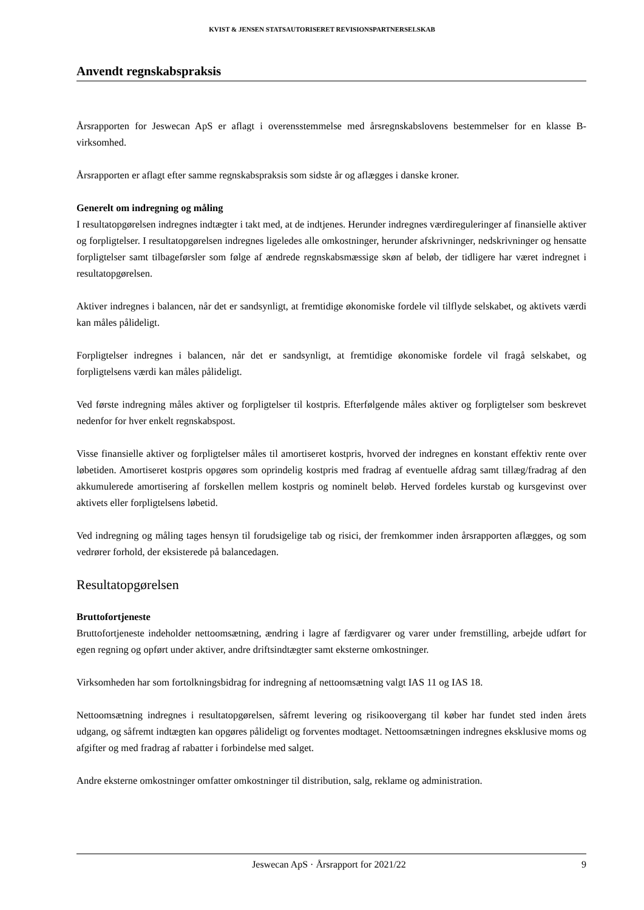KVIST & JENSEN STATSAUTORISERET REVISIONSPARTNERSELSKAB
Anvendt regnskabspraksis
Årsrapporten for Jeswecan ApS er aflagt i overensstemmelse med årsregnskabslovens bestemmelser for en klasse B-virksomhed.
Årsrapporten er aflagt efter samme regnskabspraksis som sidste år og aflægges i danske kroner.
Generelt om indregning og måling
I resultatopgørelsen indregnes indtægter i takt med, at de indtjenes. Herunder indregnes værdireguleringer af finansielle aktiver og forpligtelser. I resultatopgørelsen indregnes ligeledes alle omkostninger, herunder afskrivninger, nedskrivninger og hensatte forpligtelser samt tilbageførsler som følge af ændrede regnskabsmæssige skøn af beløb, der tidligere har været indregnet i resultatopgørelsen.
Aktiver indregnes i balancen, når det er sandsynligt, at fremtidige økonomiske fordele vil tilflyde selskabet, og aktivets værdi kan måles pålideligt.
Forpligtelser indregnes i balancen, når det er sandsynligt, at fremtidige økonomiske fordele vil fragå selskabet, og forpligtelsens værdi kan måles pålideligt.
Ved første indregning måles aktiver og forpligtelser til kostpris. Efterfølgende måles aktiver og forpligtelser som beskrevet nedenfor for hver enkelt regnskabspost.
Visse finansielle aktiver og forpligtelser måles til amortiseret kostpris, hvorved der indregnes en konstant effektiv rente over løbetiden. Amortiseret kostpris opgøres som oprindelig kostpris med fradrag af eventuelle afdrag samt tillæg/fradrag af den akkumulerede amortisering af forskellen mellem kostpris og nominelt beløb. Herved fordeles kurstab og kursgevinst over aktivets eller forpligtelsens løbetid.
Ved indregning og måling tages hensyn til forudsigelige tab og risici, der fremkommer inden årsrapporten aflægges, og som vedrører forhold, der eksisterede på balancedagen.
Resultatopgørelsen
Bruttofortjeneste
Bruttofortjeneste indeholder nettoomsætning, ændring i lagre af færdigvarer og varer under fremstilling, arbejde udført for egen regning og opført under aktiver, andre driftsindtægter samt eksterne omkostninger.
Virksomheden har som fortolkningsbidrag for indregning af nettoomsætning valgt IAS 11 og IAS 18.
Nettoomsætning indregnes i resultatopgørelsen, såfremt levering og risikoovergang til køber har fundet sted inden årets udgang, og såfremt indtægten kan opgøres pålideligt og forventes modtaget. Nettoomsætningen indregnes eksklusive moms og afgifter og med fradrag af rabatter i forbindelse med salget.
Andre eksterne omkostninger omfatter omkostninger til distribution, salg, reklame og administration.
Jeswecan ApS · Årsrapport for 2021/22 9